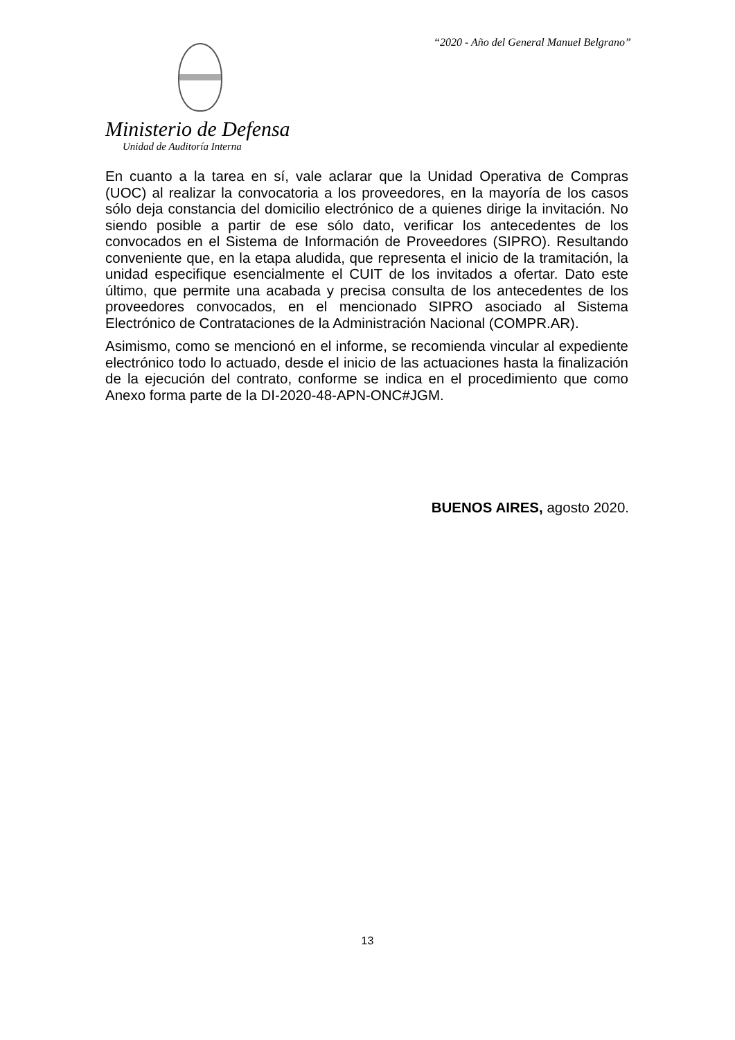“2020 - Año del General Manuel Belgrano”
Ministerio de Defensa
Unidad de Auditoría Interna
En cuanto a la tarea en sí, vale aclarar que la Unidad Operativa de Compras (UOC) al realizar la convocatoria a los proveedores, en la mayoría de los casos sólo deja constancia del domicilio electrónico de a quienes dirige la invitación. No siendo posible a partir de ese sólo dato, verificar los antecedentes de los convocados en el Sistema de Información de Proveedores (SIPRO). Resultando conveniente que, en la etapa aludida, que representa el inicio de la tramitación, la unidad especifique esencialmente el CUIT de los invitados a ofertar. Dato este último, que permite una acabada y precisa consulta de los antecedentes de los proveedores convocados, en el mencionado SIPRO asociado al Sistema Electrónico de Contrataciones de la Administración Nacional (COMPR.AR).
Asimismo, como se mencionó en el informe, se recomienda vincular al expediente electrónico todo lo actuado, desde el inicio de las actuaciones hasta la finalización de la ejecución del contrato, conforme se indica en el procedimiento que como Anexo forma parte de la DI-2020-48-APN-ONC#JGM.
BUENOS AIRES, agosto 2020.
13